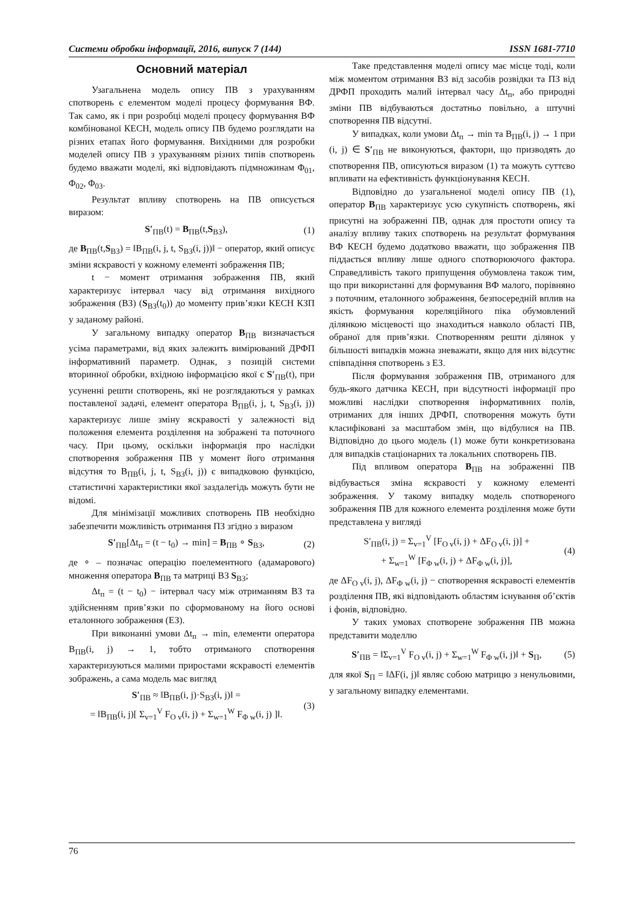Системи обробки інформації, 2016, випуск 7 (144) ISSN 1681-7710
Основний матеріал
Узагальнена модель опису ПВ з урахуванням спотворень є елементом моделі процесу формування ВФ. Так само, як і при розробці моделі процесу формування ВФ комбінованої КЕСН, модель опису ПВ будемо розглядати на різних етапах його формування. Вихідними для розробки моделей опису ПВ з урахуванням різних типів спотворень будемо вважати моделі, які відповідають підмножинам Φ<sub>01</sub>, Φ<sub>02</sub>, Φ<sub>03</sub>.
Результат впливу спотворень на ПВ описується виразом:
S′<sub>ПВ</sub>(t) = B<sub>ПВ</sub>(t,S<sub>ВЗ</sub>), (1)
де B<sub>ПВ</sub>(t,S<sub>ВЗ</sub>) = ‖B<sub>ПВ</sub>(i, j, t, S<sub>ВЗ</sub>(i, j))‖ − оператор, який описує зміни яскравості у кожному елементі зображення ПВ;
t − момент отримання зображення ПВ, який характеризує інтервал часу від отримання вихідного зображення (ВЗ) (S<sub>ВЗ</sub>(t<sub>0</sub>)) до моменту прив’язки КЕСН КЗП у заданому районі.
У загальному випадку оператор B<sub>ПВ</sub> визначається усіма параметрами, від яких залежить вимірюваний ДРФП інформативний параметр. Однак, з позицій системи вторинної обробки, вхідною інформацією якої є S′<sub>ПВ</sub>(t), при усуненні решти спотворень, які не розглядаються у рамках поставленої задачі, елемент оператора B<sub>ПВ</sub>(i, j, t, S<sub>ВЗ</sub>(i, j)) характеризує лише зміну яскравості у залежності від положення елемента розділення на зображені та поточного часу. При цьому, оскільки інформація про наслідки спотворення зображення ПВ у момент його отримання відсутня то B<sub>ПВ</sub>(i, j, t, S<sub>ВЗ</sub>(i, j)) є випадковою функцією, статистичні характеристики якої заздалегідь можуть бути не відомі.
Для мінімізації можливих спотворень ПВ необхідно забезпечити можливість отримання ПЗ згідно з виразом
S′<sub>ПВ</sub>[Δt<sub>п</sub> = (t − t<sub>0</sub>) → min] = B<sub>ПВ</sub> ∘ S<sub>ВЗ</sub>, (2)
де ∘ – позначає операцію поелементного (адамарового) множення оператора B<sub>ПВ</sub> та матриці ВЗ S<sub>ВЗ</sub>;
Δt<sub>п</sub> = (t − t<sub>0</sub>) − інтервал часу між отриманням ВЗ та здійсненням прив’язки по сформованому на його основі еталонного зображення (ЕЗ).
При виконанні умови Δt<sub>п</sub> → min, елементи оператора B<sub>ПВ</sub>(i, j) → 1, тобто отриманого спотворення характеризуються малими приростами яскравості елементів зображень, а сама модель має вигляд
S′<sub>ПВ</sub> ≈ ‖B<sub>ПВ</sub>(i, j)·S<sub>ВЗ</sub>(i, j)‖ =
= ‖B<sub>ПВ</sub>(i, j)[ Σ<sub>v=1</sub><sup>V</sup> F<sub>O v</sub>(i, j) + Σ<sub>w=1</sub><sup>W</sup> F<sub>Φ w</sub>(i, j) ]‖. (3)
Таке представлення моделі опису має місце тоді, коли між моментом отримання ВЗ від засобів розвідки та ПЗ від ДРФП проходить малий інтервал часу Δt<sub>п</sub>, або природні зміни ПВ відбуваються достатньо повільно, а штучні спотворення ПВ відсутні.
У випадках, коли умови Δt<sub>п</sub> → min та B<sub>ПВ</sub>(i, j) → 1 при (i, j) ∈ S′<sub>ПВ</sub> не виконуються, фактори, що призводять до спотворення ПВ, описуються виразом (1) та можуть суттєво впливати на ефективність функціонування КЕСН.
Відповідно до узагальненої моделі опису ПВ (1), оператор B<sub>ПВ</sub> характеризує усю сукупність спотворень, які присутні на зображенні ПВ, однак для простоти опису та аналізу впливу таких спотворень на результат формування ВФ КЕСН будемо додатково вважати, що зображення ПВ піддається впливу лише одного спотворюючого фактора. Справедливість такого припущення обумовлена також тим, що при використанні для формування ВФ малого, порівняно з поточним, еталонного зображення, безпосередній вплив на якість формування кореляційного піка обумовлений ділянкою місцевості що знаходиться навколо області ПВ, обраної для прив’язки. Спотворенням решти ділянок у більшості випадків можна зневажати, якщо для них відсутнє співпадіння спотворень з ЕЗ.
Після формування зображення ПВ, отриманого для будь-якого датчика КЕСН, при відсутності інформації про можливі наслідки спотворення інформативних полів, отриманих для інших ДРФП, спотворення можуть бути класифіковані за масштабом змін, що відбулися на ПВ. Відповідно до цього модель (1) може бути конкретизована для випадків стаціонарних та локальних спотворень ПВ.
Під впливом оператора B<sub>ПВ</sub> на зображенні ПВ відбувається зміна яскравості у кожному елементі зображення. У такому випадку модель спотвореного зображення ПВ для кожного елемента розділення може бути представлена у вигляді
S′<sub>ПВ</sub>(i, j) = Σ<sub>v=1</sub><sup>V</sup> [F<sub>O v</sub>(i, j) + ΔF<sub>O v</sub>(i, j)] +
+ Σ<sub>w=1</sub><sup>W</sup> [F<sub>Φ w</sub>(i, j) + ΔF<sub>Φ w</sub>(i, j)], (4)
де ΔF<sub>O v</sub>(i, j), ΔF<sub>Φ w</sub>(i, j) − спотворення яскравості елементів розділення ПВ, які відповідають областям існування об’єктів і фонів, відповідно.
У таких умовах спотворене зображення ПВ можна представити моделлю
S′<sub>ПВ</sub> = ‖Σ<sub>v=1</sub><sup>V</sup> F<sub>O v</sub>(i, j) + Σ<sub>w=1</sub><sup>W</sup> F<sub>Φ w</sub>(i, j)‖ + S<sub>П</sub>, (5)
для якої S<sub>П</sub> = ‖ΔF(i, j)‖ являє собою матрицю з ненульовими, у загальному випадку елементами.
76